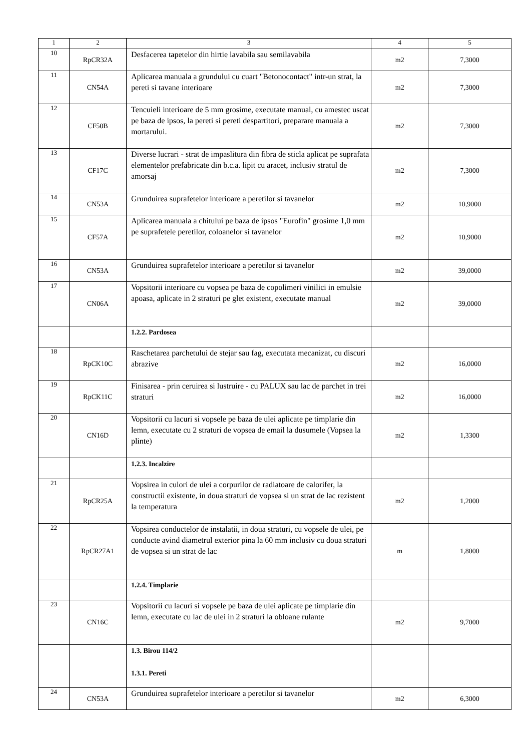| 1 | 2 | 3 | 4 | 5 |
| --- | --- | --- | --- | --- |
| 10 | RpCR32A | Desfacerea tapetelor din hirtie lavabila sau semilavabila | m2 | 7,3000 |
| 11 | CN54A | Aplicarea manuala a grundului cu cuart "Betonocontact" intr-un strat, la pereti si tavane interioare | m2 | 7,3000 |
| 12 | CF50B | Tencuieli interioare de 5 mm grosime, executate manual, cu amestec uscat pe baza de ipsos, la pereti si pereti despartitori, preparare manuala a mortarului. | m2 | 7,3000 |
| 13 | CF17C | Diverse lucrari - strat de impaslitura din fibra de sticla aplicat pe suprafata elementelor prefabricate din b.c.a. lipit cu aracet, inclusiv stratul de amorsaj | m2 | 7,3000 |
| 14 | CN53A | Grunduirea suprafetelor interioare a peretilor si tavanelor | m2 | 10,9000 |
| 15 | CF57A | Aplicarea manuala a chitului pe baza de ipsos "Eurofin" grosime 1,0 mm pe suprafetele peretilor, coloanelor si tavanelor | m2 | 10,9000 |
| 16 | CN53A | Grunduirea suprafetelor interioare a peretilor si tavanelor | m2 | 39,0000 |
| 17 | CN06A | Vopsitorii interioare cu vopsea pe baza de copolimeri vinilici in emulsie apoasa, aplicate in 2 straturi pe glet existent, executate manual | m2 | 39,0000 |
| | | 1.2.2. Pardosea | | |
| 18 | RpCK10C | Raschetarea parchetului de stejar sau fag, executata mecanizat, cu discuri abrazive | m2 | 16,0000 |
| 19 | RpCK11C | Finisarea - prin ceruirea si lustruire - cu PALUX sau lac de parchet in trei straturi | m2 | 16,0000 |
| 20 | CN16D | Vopsitorii cu lacuri si vopsele pe baza de ulei aplicate pe timplarie din lemn, executate cu 2 straturi de vopsea de email la dusumele (Vopsea la plinte) | m2 | 1,3300 |
| | | 1.2.3. Incalzire | | |
| 21 | RpCR25A | Vopsirea in culori de ulei a corpurilor de radiatoare de calorifer, la constructii existente, in doua straturi de vopsea si un strat de lac rezistent la temperatura | m2 | 1,2000 |
| 22 | RpCR27A1 | Vopsirea conductelor de instalatii, in doua straturi, cu vopsele de ulei, pe conducte avind diametrul exterior pina la 60 mm inclusiv cu doua straturi de vopsea si un strat de lac | m | 1,8000 |
| | | 1.2.4. Timplarie | | |
| 23 | CN16C | Vopsitorii cu lacuri si vopsele pe baza de ulei aplicate pe timplarie din lemn, executate cu lac de ulei in 2 straturi la obloane rulante | m2 | 9,7000 |
| | | 1.3. Birou 114/2 1.3.1. Pereti | | |
| 24 | CN53A | Grunduirea suprafetelor interioare a peretilor si tavanelor | m2 | 6,3000 |